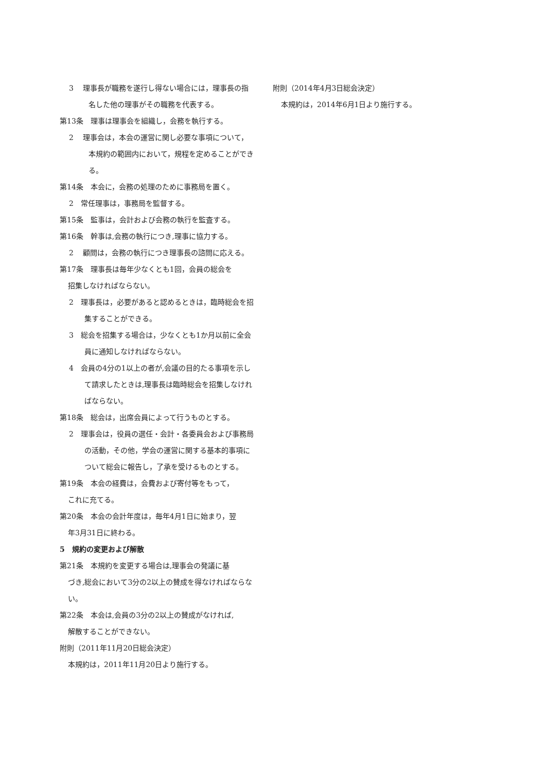3　 理事長が職務を遂行し得ない場合には，理事長の指名した他の理事がその職務を代表する。
第13条　理事は理事会を組織し，会務を執行する。
2　 理事会は，本会の運営に関し必要な事項について，本規約の範囲内において，規程を定めることができる。
第14条　本会に，会務の処理のために事務局を置く。
2　常任理事は，事務局を監督する。
第15条　監事は，会計および会務の執行を監査する。
第16条　幹事は,会務の執行につき,理事に協力する。
2　 顧問は，会務の執行につき理事長の諮問に応える。
第17条　理事長は毎年少なくとも1回，会員の総会を
招集しなければならない。
2　理事長は，必要があると認めるときは，臨時総会を招集することができる。
3　総会を招集する場合は，少なくとも1か月以前に全会員に通知しなければならない。
4　会員の4分の1以上の者が,会議の目的たる事項を示して請求したときは,理事長は臨時総会を招集しなければならない。
第18条　総会は，出席会員によって行うものとする。
2　理事会は，役員の選任・会計・各委員会および事務局の活動，その他，学会の運営に関する基本的事項について総会に報告し，了承を受けるものとする。
第19条　本会の経費は，会費および寄付等をもって，
これに充てる。
第20条　本会の会計年度は，毎年4月1日に始まり，翌
年3月31日に終わる。
5　規約の変更および解散
第21条　本規約を変更する場合は,理事会の発議に基
づき,総会において3分の2以上の賛成を得なければならない。
第22条　本会は,会員の3分の2以上の賛成がなければ,
解散することができない。
附則（2011年11月20日総会決定）
本規約は，2011年11月20日より施行する。
附則（2014年4月3日総会決定）
本規約は，2014年6月1日より施行する。